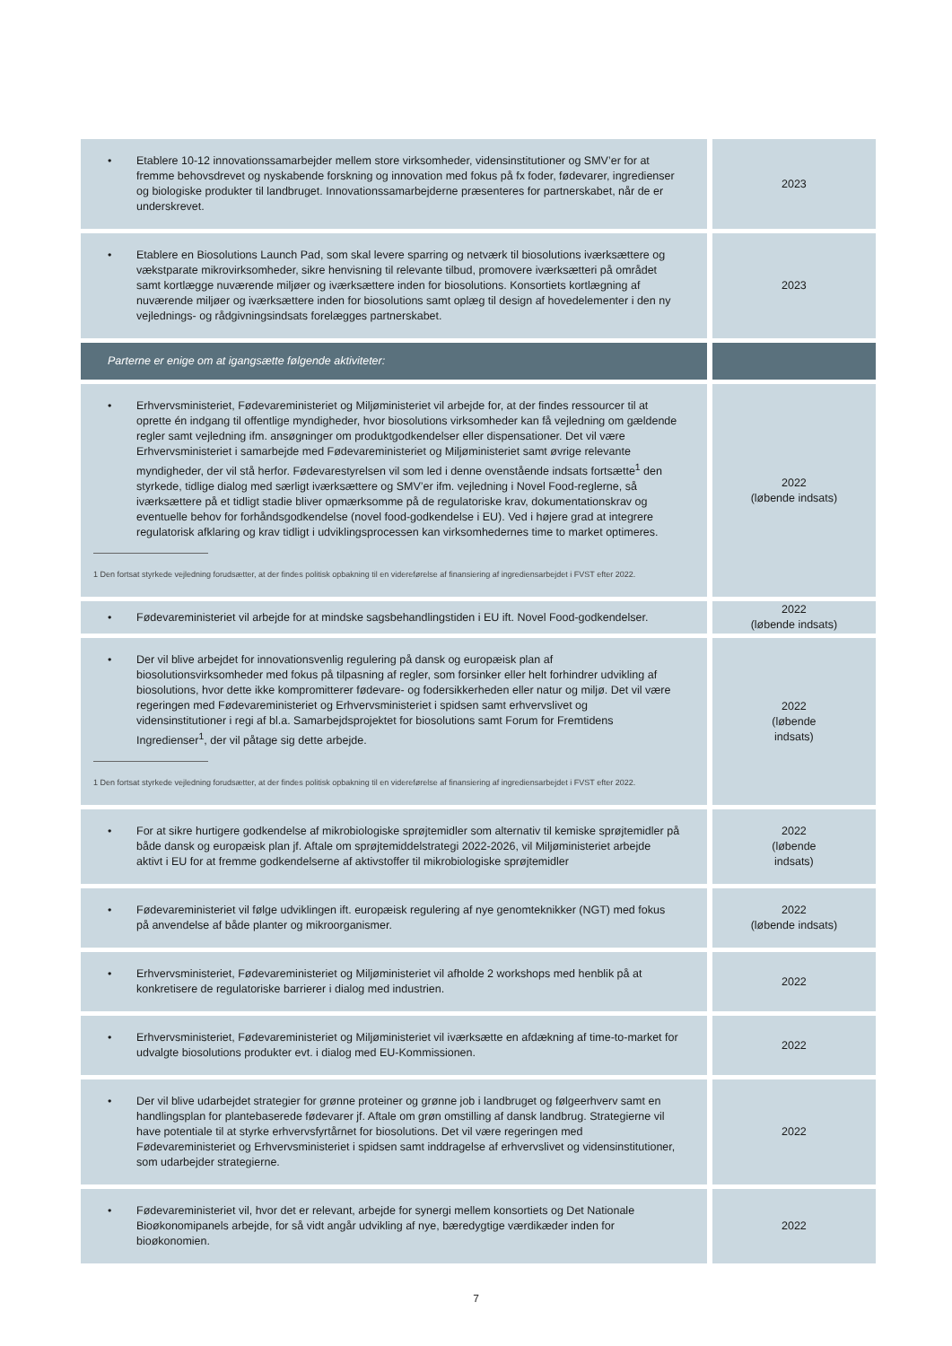| • Etablere 10-12 innovationssamarbejder mellem store virksomheder, vidensinstitutioner og SMV’er for at fremme behovsdrevet og nyskabende forskning og innovation med fokus på fx foder, fødevarer, ingredienser og biologiske produkter til landbruget. Innovationssamarbejderne præsenteres for partnerskabet, når de er underskrevet. | 2023 |
| • Etablere en Biosolutions Launch Pad, som skal levere sparring og netværk til biosolutions iværksættere og vækstparate mikrovirksomheder, sikre henvisning til relevante tilbud, promovere iværksætteri på området samt kortlægge nuværende miljøer og iværksættere inden for biosolutions. Konsortiets kortlægning af nuværende miljøer og iværksættere inden for biosolutions samt oplæg til design af hovedelementer i den ny vejlednings- og rådgivningsindsats forelægges partnerskabet. | 2023 |
| Parterne er enige om at igangsætte følgende aktiviteter: | |
| • Erhvervsministeriet, Fødevareministeriet og Miljøministeriet vil arbejde for, at der findes ressourcer til at oprette én indgang til offentlige myndigheder, hvor biosolutions virksomheder kan få vejledning om gældende regler samt vejledning ifm. ansøgninger om produktgodkendelser eller dispensationer. Det vil være Erhvervsministeriet i samarbejde med Fødevareministeriet og Miljøministeriet samt øvrige relevante myndigheder, der vil stå herfor. Fødevarestyrelsen vil som led i denne ovenstående indsats fortsætte<sup>1</sup> den styrkede, tidlige dialog med særligt iværksættere og SMV’er ifm. vejledning i Novel Food-reglerne, så iværksættere på et tidligt stadie bliver opmærksomme på de regulatoriske krav, dokumentationskrav og eventuelle behov for forhåndsgodkendelse (novel food-godkendelse i EU). Ved i højere grad at integrere regulatorisk afklaring og krav tidligt i udviklingsprocessen kan virksomhedernes time to market optimeres. 1 Den fortsat styrkede vejledning forudsætter, at der findes politisk opbakning til en videreførelse af finansiering af ingrediensarbejdet i FVST efter 2022. | 2022 (løbende indsats) |
| • Fødevareministeriet vil arbejde for at mindske sagsbehandlingstiden i EU ift. Novel Food-godkendelser. | 2022 (løbende indsats) |
| • Der vil blive arbejdet for innovationsvenlig regulering på dansk og europæisk plan af biosolutionsvirksomheder med fokus på tilpasning af regler, som forsinker eller helt forhindrer udvikling af biosolutions, hvor dette ikke kompromitterer fødevare- og fodersikkerheden eller natur og miljø. Det vil være regeringen med Fødevareministeriet og Erhvervsministeriet i spidsen samt erhvervslivet og vidensinstitutioner i regi af bl.a. Samarbejdsprojektet for biosolutions samt Forum for Fremtidens Ingredienser<sup>1</sup>, der vil påtage sig dette arbejde. 1 Den fortsat styrkede vejledning forudsætter, at der findes politisk opbakning til en videreførelse af finansiering af ingrediensarbejdet i FVST efter 2022. | 2022 (løbende indsats) |
| • For at sikre hurtigere godkendelse af mikrobiologiske sprøjtemidler som alternativ til kemiske sprøjtemidler på både dansk og europæisk plan jf. Aftale om sprøjtemiddelstrategi 2022-2026, vil Miljøministeriet arbejde aktivt i EU for at fremme godkendelserne af aktivstoffer til mikrobiologiske sprøjtemidler | 2022 (løbende indsats) |
| • Fødevareministeriet vil følge udviklingen ift. europæisk regulering af nye genomteknikker (NGT) med fokus på anvendelse af både planter og mikroorganismer. | 2022 (løbende indsats) |
| • Erhvervsministeriet, Fødevareministeriet og Miljøministeriet vil afholde 2 workshops med henblik på at konkretisere de regulatoriske barrierer i dialog med industrien. | 2022 |
| • Erhvervsministeriet, Fødevareministeriet og Miljøministeriet vil iværksætte en afdækning af time-to-market for udvalgte biosolutions produkter evt. i dialog med EU-Kommissionen. | 2022 |
| • Der vil blive udarbejdet strategier for grønne proteiner og grønne job i landbruget og følgeerhverv samt en handlingsplan for plantebaserede fødevarer jf. Aftale om grøn omstilling af dansk landbrug. Strategierne vil have potentiale til at styrke erhvervsfyrtårnet for biosolutions. Det vil være regeringen med Fødevareministeriet og Erhvervsministeriet i spidsen samt inddragelse af erhvervslivet og vidensinstitutioner, som udarbejder strategierne. | 2022 |
| • Fødevareministeriet vil, hvor det er relevant, arbejde for synergi mellem konsortiets og Det Nationale Bioøkonomipanels arbejde, for så vidt angår udvikling af nye, bæredygtige værdikæder inden for bioøkonomien. | 2022 |
7